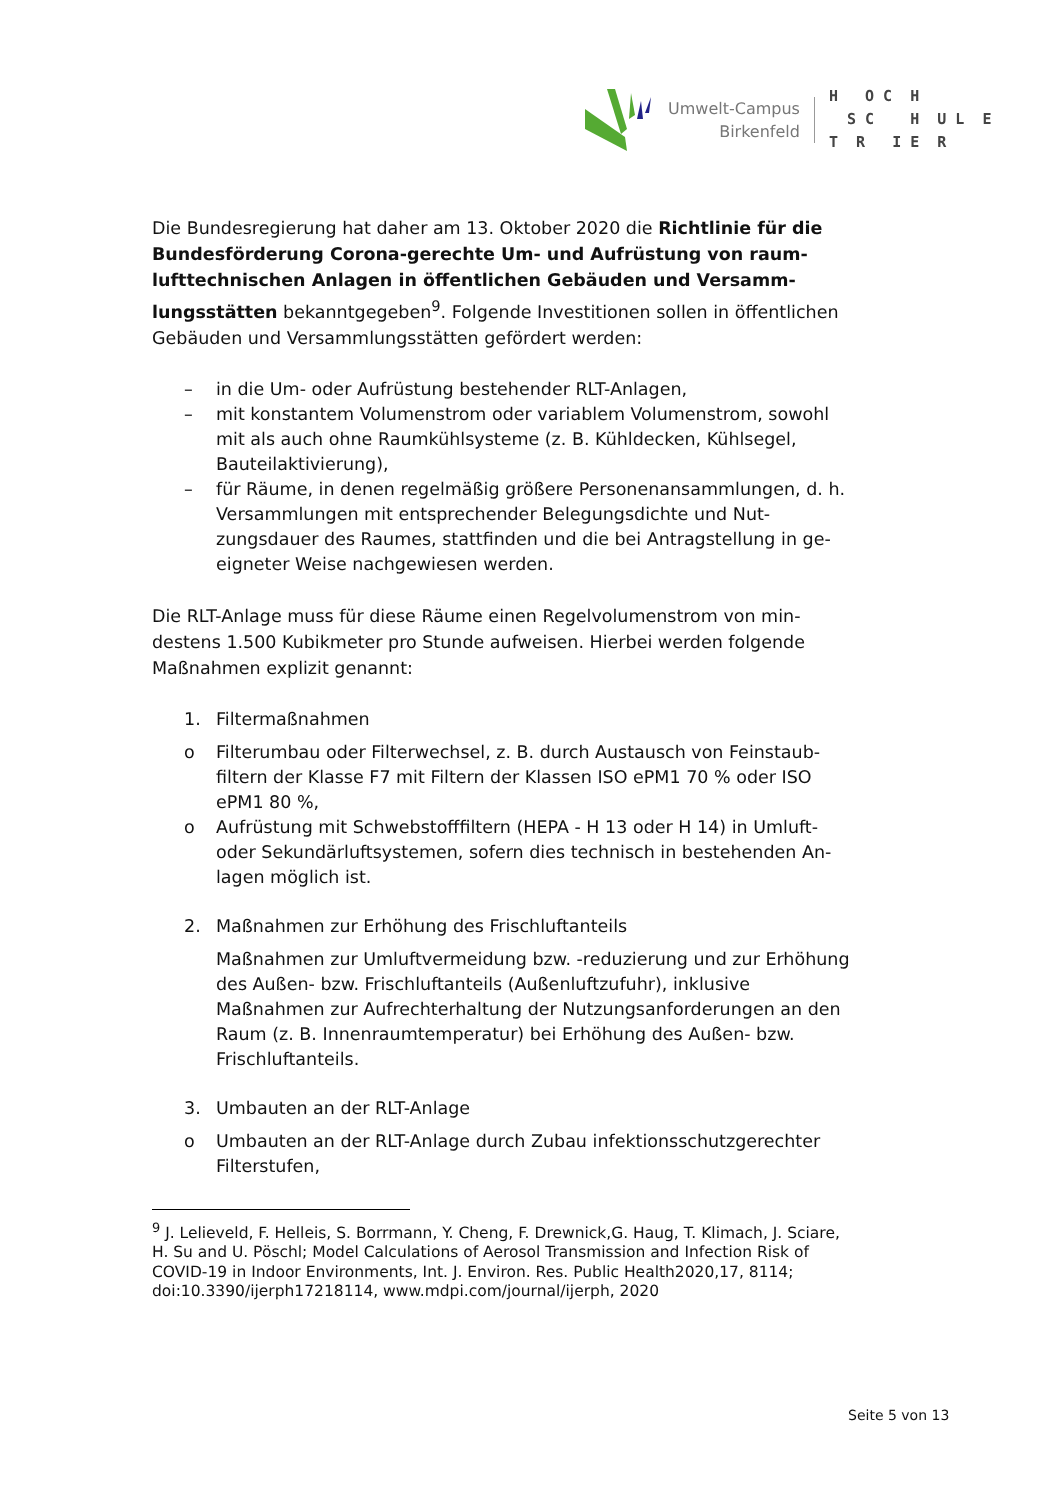Umwelt-Campus
Birkenfeld
H O C H S C H U L E T R I E R
Die Bundesregierung hat daher am 13. Oktober 2020 die Richtlinie für die Bundesförderung Corona-gerechte Um- und Aufrüstung von raum­lufttechnischen Anlagen in öffentlichen Gebäuden und Versamm­lungsstätten bekanntgegeben<sup>9</sup>. Folgende Investitionen sollen in öffentli­chen Gebäuden und Versammlungsstätten gefördert werden:
– in die Um- oder Aufrüstung bestehender RLT-Anlagen,
– mit konstantem Volumenstrom oder variablem Volumenstrom, sowohl mit als auch ohne Raumkühlsysteme (z. B. Kühldecken, Kühlsegel, Bauteilaktivierung),
– für Räume, in denen regelmäßig größere Personenansammlungen, d. h. Versammlungen mit entsprechender Belegungsdichte und Nut­zungsdauer des Raumes, stattfinden und die bei Antragstellung in ge­eigneter Weise nachgewiesen werden.
Die RLT-Anlage muss für diese Räume einen Regelvolumenstrom von min­destens 1.500 Kubikmeter pro Stunde aufweisen. Hierbei werden folgende Maßnahmen explizit genannt:
1. Filtermaßnahmen
o Filterumbau oder Filterwechsel, z. B. durch Austausch von Feinstaub­filtern der Klasse F7 mit Filtern der Klassen ISO ePM1 70 % oder ISO ePM1 80 %,
o Aufrüstung mit Schwebstofffiltern (HEPA - H 13 oder H 14) in Umluft- oder Sekundärluftsystemen, sofern dies technisch in bestehenden An­lagen möglich ist.
2. Maßnahmen zur Erhöhung des Frischluftanteils
Maßnahmen zur Umluftvermeidung bzw. -reduzierung und zur Erhö­hung des Außen- bzw. Frischluftanteils (Außenluftzufuhr), inklusive Maßnahmen zur Aufrechterhaltung der Nutzungsanforderungen an den Raum (z. B. Innenraumtemperatur) bei Erhöhung des Außen- bzw. Frischluftanteils.
3. Umbauten an der RLT-Anlage
o Umbauten an der RLT-Anlage durch Zubau infektionsschutzgerechter Filterstufen,
<sup>9</sup> J. Lelieveld, F. Helleis, S. Borrmann, Y. Cheng, F. Drewnick,G. Haug, T. Klimach, J. Sciare, H. Su and U. Pöschl; Model Calculations of Aerosol Transmission and Infection Risk of COVID-19 in Indoor Environments, Int. J. Environ. Res. Public Health2020,17, 8114; doi:10.3390/ijerph17218114, www.mdpi.com/journal/ijerph, 2020
Seite 5 von 13